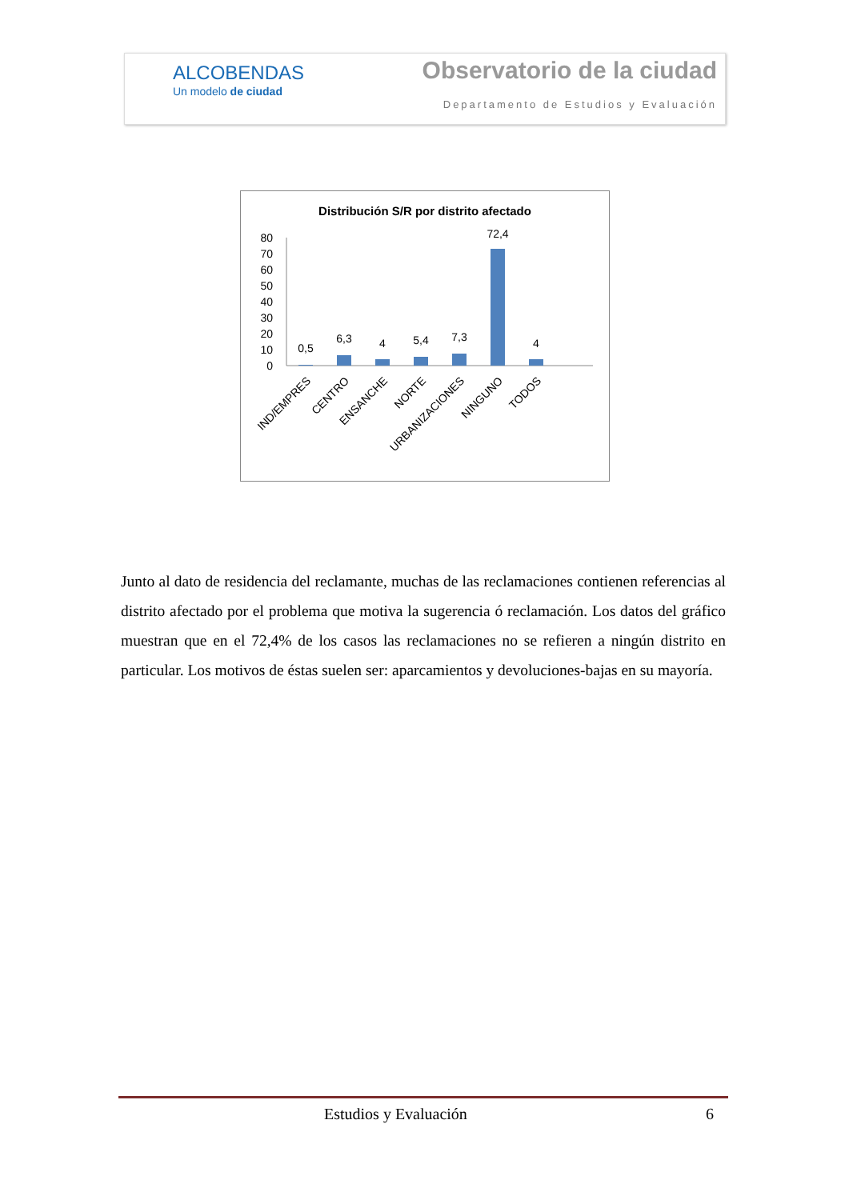ALCOBENDAS
Un modelo de ciudad
Observatorio de la ciudad
Departamento de Estudios y Evaluación
Distribución S/R por distrito afectado
80
70
60
50
40
30
20
10
0
0,5
6,3
4
5,4
7,3
72,4
4
IND/EMPRES
CENTRO
ENSANCHE
NORTE
URBANIZACIONES
NINGUNO
TODOS
Junto al dato de residencia del reclamante, muchas de las reclamaciones contienen referencias al distrito afectado por el problema que motiva la sugerencia ó reclamación. Los datos del gráfico muestran que en el 72,4% de los casos las reclamaciones no se refieren a ningún distrito en particular. Los motivos de éstas suelen ser: aparcamientos y devoluciones-bajas en su mayoría.
Estudios y Evaluación 6